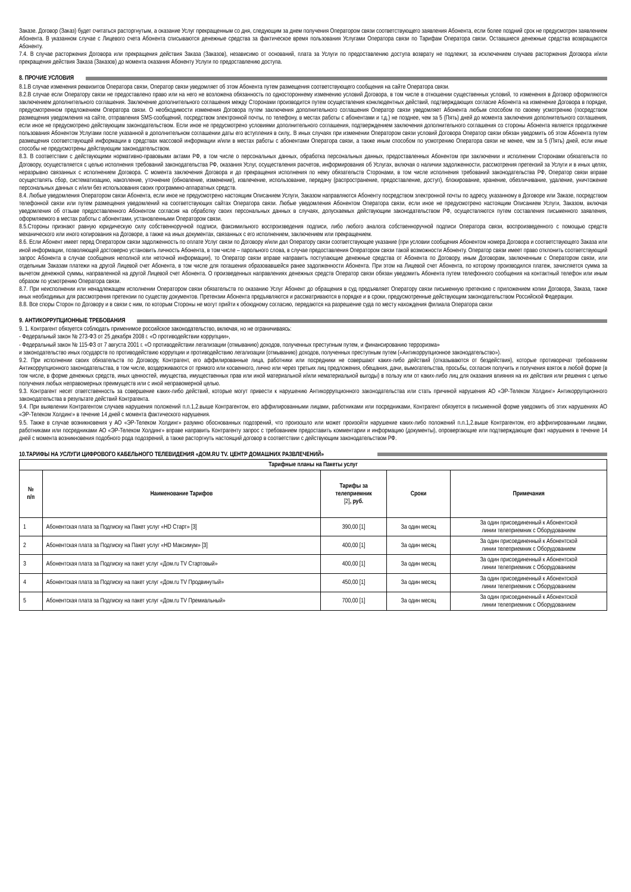Заказе. Договор (Заказ) будет считаться расторгнутым, а оказание Услуг прекращенным со дня, следующим за днем получения Оператором связи соответствующего заявления Абонента, если более поздний срок не предусмотрен заявлением Абонента. В указанном случае с Лицевого счета Абонента списываются денежные средства за фактическое время пользования Услугами Оператора связи по Тарифам Оператора связи. Оставшиеся денежные средства возвращаются Абоненту.
7.4. В случае расторжения Договора или прекращения действия Заказа (Заказов), независимо от оснований, плата за Услуги по предоставлению доступа возврату не подлежит, за исключением случаев расторжения Договора и/или прекращения действия Заказа (Заказов) до момента оказания Абоненту Услуги по предоставлению доступа.
8. ПРОЧИЕ УСЛОВИЯ
8.1.В случае изменения реквизитов Оператора связи, Оператор связи уведомляет об этом Абонента путем размещения соответствующего сообщения на сайте Оператора связи.
8.2.В случае если Оператору связи не предоставлено право или на него не возложена обязанность по одностороннему изменению условий Договора, в том числе в отношении существенных условий, то изменения в Договор оформляются заключением дополнительного соглашения. Заключение дополнительного соглашения между Сторонами производится путем осуществления конклюдентных действий, подтверждающих согласие Абонента на изменение Договора в порядке, предусмотренном предложением Оператора связи. О необходимости изменения Договора путем заключения дополнительного соглашения Оператор связи уведомляет Абонента любым способом по своему усмотрению (посредством размещения уведомления на сайте, отправления SMS-сообщений, посредством электронной почты, по телефону, в местах работы с абонентами и т.д.) не позднее, чем за 5 (Пять) дней до момента заключения дополнительного соглашения, если иное не предусмотрено действующим законодательством. Если иное не предусмотрено условиями дополнительного соглашения, подтверждением заключения дополнительного соглашения со стороны Абонента является продолжение пользования Абонентом Услугами после указанной в дополнительном соглашении даты его вступления в силу,. В иных случаях при изменении Оператором связи условий Договора Оператор связи обязан уведомить об этом Абонента путем размещения соответствующей информации в средствах массовой информации и/или в местах работы с абонентами Оператора связи, а также иным способом по усмотрению Оператора связи не менее, чем за 5 (Пять) дней, если иные способы не предусмотрены действующим законодательством.
8.3. В соответствии с действующими нормативно-правовыми актами РФ, в том числе о персональных данных, обработка персональных данных, предоставленных Абонентом при заключении и исполнении Сторонами обязательств по Договору, осуществляется с целью исполнения требований законодательства РФ, оказания Услуг, осуществления расчетов, информирования об Услугах, включая о наличии задолженности, рассмотрения претензий за Услуги и в иных целях, неразрывно связанных с исполнением Договора. С момента заключения Договора и до прекращения исполнения по нему обязательств Сторонами, в том числе исполнения требований законодательства РФ, Оператор связи вправе осуществлять сбор, систематизацию, накопление, уточнение (обновление, изменение), извлечение, использование, передачу (распространение, предоставление, доступ), блокирование, хранение, обезличивание, удаление, уничтожение персональных данных с и/или без использования своих программно-аппаратных средств.
8.4. Любые уведомления Оператором связи Абонента, если иное не предусмотрено настоящим Описанием Услуги, Заказом направляются Абоненту посредством электронной почты по адресу, указанному в Договоре или Заказе, посредством телефонной связи или путем размещения уведомлений на соответствующих сайтах Оператора связи. Любые уведомления Абонентом Оператора связи, если иное не предусмотрено настоящим Описанием Услуги, Заказом, включая уведомления об отзыве предоставленного Абонентом согласия на обработку своих персональных данных в случаях, допускаемых действующим законодательством РФ, осуществляются путем составления письменного заявления, оформляемого в местах работы с абонентами, установленными Оператором связи.
8.5.Стороны признают равную юридическую силу собственноручной подписи, факсимильного воспроизведения подписи, либо любого аналога собственноручной подписи Оператора связи, воспроизведенного с помощью средств механического или иного копирования на Договоре, а также на иных документах, связанных с его исполнением, заключением или прекращением.
8.6. Если Абонент имеет перед Оператором связи задолженность по оплате Услуг связи по Договору и/или дал Оператору связи соответствующее указание (при условии сообщения Абонентом номера Договора и соответствующего Заказа или иной информации, позволяющей достоверно установить личность Абонента, в том числе – парольного слова, в случае предоставления Оператором связи такой возможности Абоненту. Оператор связи имеет право отклонить соответствующий запрос Абонента в случае сообщения неполной или неточной информации), то Оператор связи вправе направить поступающие денежные средства от Абонента по Договору, иным Договорам, заключенным с Оператором связи, или отдельным Заказам платежи на другой Лицевой счет Абонента, в том числе для погашения образовавшейся ранее задолженности Абонента. При этом на Лицевой счет Абонента, по которому производился платеж, зачисляется сумма за вычетом денежной суммы, направленной на другой Лицевой счет Абонента. О произведенных направлениях денежных средств Оператор связи обязан уведомить Абонента путем телефонного сообщения на контактный телефон или иным образом по усмотрению Оператора связи.
8.7. При неисполнении или ненадлежащем исполнении Оператором связи обязательств по оказанию Услуг Абонент до обращения в суд предъявляет Оператору связи письменную претензию с приложением копии Договора, Заказа, также иных необходимых для рассмотрения претензии по существу документов. Претензии Абонента предъявляются и рассматриваются в порядке и в сроки, предусмотренные действующим законодательством Российской Федерации.
8.8. Все споры Сторон по Договору и в связи с ним, по которым Стороны не могут прийти к обоюдному согласию, передаются на разрешение суда по месту нахождения филиала Оператора связи
9. АНТИКОРРУПЦИОННЫЕ ТРЕБОВАНИЯ
9. 1. Контрагент обязуется соблюдать применимое российское законодательство, включая, но не ограничиваясь:
- Федеральный закон № 273-ФЗ от 25 декабря 2008 г. «О противодействии коррупции»,
- Федеральный закон № 115-ФЗ от 7 августа 2001 г. «О противодействии легализации (отмыванию) доходов, полученных преступным путем, и финансированию терроризма»
и законодательство иных государств по противодействию коррупции и противодействию легализации (отмыванию) доходов, полученных преступным путем («Антикоррупционное законодательство»).
9.2. При исполнении своих обязательств по Договору, Контрагент, его аффилированные лица, работники или посредники не совершают каких-либо действий (отказываются от бездействия), которые противоречат требованиям Антикоррупционного законодательства, в том числе, воздерживаются от прямого или косвенного, лично или через третьих лиц предложения, обещания, дачи, вымогательства, просьбы, согласия получить и получения взяток в любой форме (в том числе, в форме денежных средств, иных ценностей, имущества, имущественных прав или иной материальной и/или нематериальной выгоды) в пользу или от каких-либо лиц для оказания влияния на их действия или решения с целью получения любых неправомерных преимуществ или с иной неправомерной целью.
9.3. Контрагент несет ответственность за совершение каких-либо действий, которые могут привести к нарушению Антикоррупционного законодательства или стать причиной нарушения АО «ЭР-Телеком Холдинг» Антикоррупционного законодательства в результате действий Контрагента.
9.4. При выявлении Контрагентом случаев нарушения положений п.п.1,2.выше Контрагентом, его аффилированными лицами, работниками или посредниками, Контрагент обязуется в письменной форме уведомить об этих нарушениях АО «ЭР-Телеком Холдинг» в течение 14 дней с момента фактического нарушения.
9.5. Также в случае возникновения у АО «ЭР-Телеком Холдинг» разумно обоснованных подозрений, что произошло или может произойти нарушение каких-либо положений п.п.1,2.выше Контрагентом, его аффилированными лицами, работниками или посредниками АО «ЭР-Телеком Холдинг» вправе направить Контрагенту запрос с требованием предоставить комментарии и информацию (документы), опровергающие или подтверждающие факт нарушения в течение 14 дней с момента возникновения подобного рода подозрений, а также расторгнуть настоящий договор в соответствии с действующим законодательством РФ.
10.ТАРИФЫ НА УСЛУГИ ЦИФРОВОГО КАБЕЛЬНОГО ТЕЛЕВИДЕНИЯ «ДОМ.RU TV. ЦЕНТР ДОМАШНИХ РАЗВЛЕЧЕНИЙ»
| Тарифные планы на Пакеты услуг | | | | |
| --- | --- | --- | --- | --- |
| № п/п | Наименование Тарифов | Тарифы за телеприемник [2] , руб. | Сроки | Примечания |
| 1 | Абонентская плата за Подписку на Пакет услуг «HD Старт» [3] | 390,00 [1] | За один месяц | За один присоединенный к Абонентской линии телеприемник с Оборудованием |
| 2 | Абонентская плата за Подписку на Пакет услуг «HD Максимум» [3] | 400,00 [1] | За один месяц | За один присоединенный к Абонентской линии телеприемник с Оборудованием |
| 3 | Абонентская плата за Подписку на пакет услуг «Дом.ru TV Стартовый» | 400,00 [1] | За один месяц | За один присоединенный к Абонентской линии телеприемник с Оборудованием |
| 4 | Абонентская плата за Подписку на пакет услуг «Дом.ru TV Продвинутый» | 450,00 [1] | За один месяц | За один присоединенный к Абонентской линии телеприемник с Оборудованием |
| 5 | Абонентская плата за Подписку на пакет услуг «Дом.ru TV Премиальный» | 700,00 [1] | За один месяц | За один присоединенный к Абонентской линии телеприемник с Оборудованием |